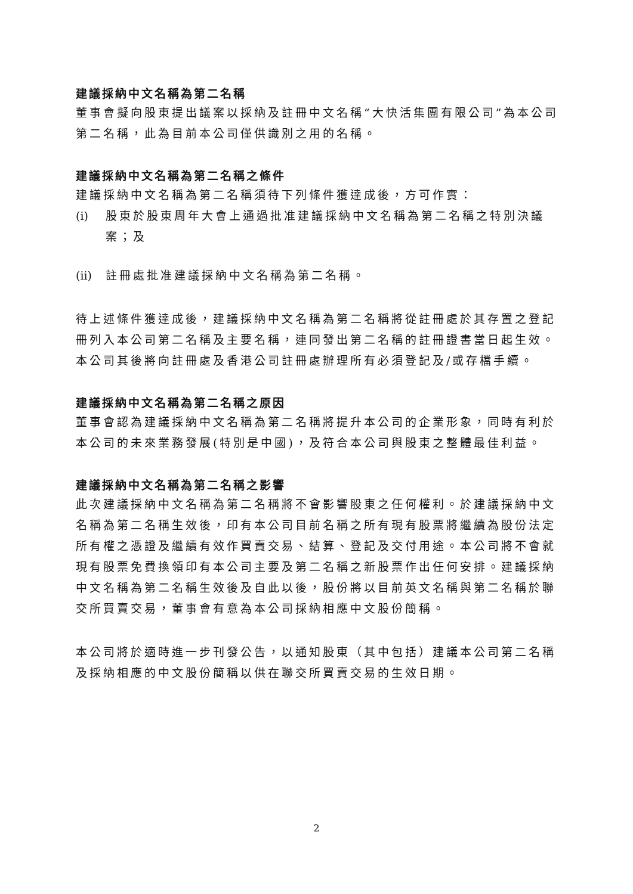建議採納中文名稱為第二名稱
董事會擬向股東提出議案以採納及註冊中文名稱“大快活集團有限公司”為本公司第二名稱，此為目前本公司僅供識別之用的名稱。
建議採納中文名稱為第二名稱之條件
建議採納中文名稱為第二名稱須待下列條件獲達成後，方可作實：
(i) 股東於股東周年大會上通過批准建議採納中文名稱為第二名稱之特別決議案；及
(ii) 註冊處批准建議採納中文名稱為第二名稱。
待上述條件獲達成後，建議採納中文名稱為第二名稱將從註冊處於其存置之登記冊列入本公司第二名稱及主要名稱，連同發出第二名稱的註冊證書當日起生效。本公司其後將向註冊處及香港公司註冊處辦理所有必須登記及/或存檔手續。
建議採納中文名稱為第二名稱之原因
董事會認為建議採納中文名稱為第二名稱將提升本公司的企業形象，同時有利於本公司的未來業務發展(特別是中國)，及符合本公司與股東之整體最佳利益。
建議採納中文名稱為第二名稱之影響
此次建議採納中文名稱為第二名稱將不會影響股東之任何權利。於建議採納中文名稱為第二名稱生效後，印有本公司目前名稱之所有現有股票將繼續為股份法定所有權之憑證及繼續有效作買賣交易、結算、登記及交付用途。本公司將不會就現有股票免費換領印有本公司主要及第二名稱之新股票作出任何安排。建議採納中文名稱為第二名稱生效後及自此以後，股份將以目前英文名稱與第二名稱於聯交所買賣交易，董事會有意為本公司採納相應中文股份簡稱。
本公司將於適時進一步刊發公告，以通知股東（其中包括）建議本公司第二名稱及採納相應的中文股份簡稱以供在聯交所買賣交易的生效日期。
2